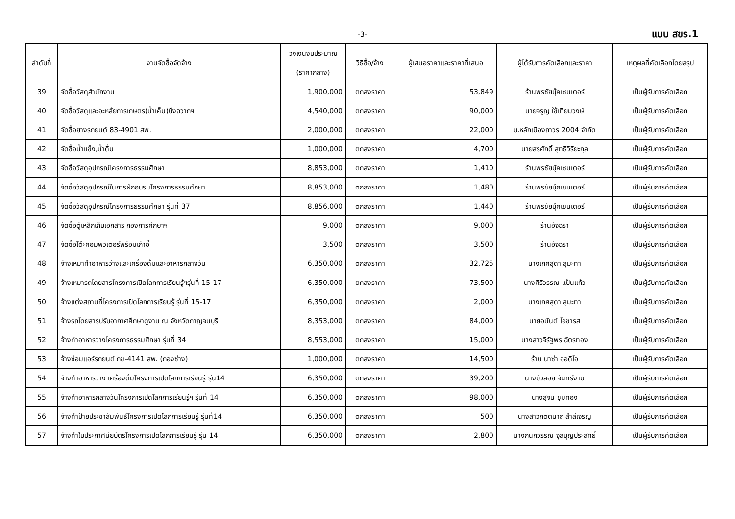-3- แบบ สขร.1
| ลำดับที่ | งานจัดซื้อจัดจ้าง | วงเงินงบประมาณ | วิธีซื้อ/จ้าง | ผู้เสนอราคาและราคาที่เสนอ | ผู้ได้รับการคัดเลือกและราคา | เหตุผลที่คัดเลือกโดยสรุป |
| --- | --- | --- | --- | --- | --- | --- |
| | | (ราคากลาง) | | | | |
| 39 | จัดซื้อวัสดุสำนักงาน | 1,900,000 | ตกลงราคา | 53,849 | ร้านพรชัยบุ๊คเซนเตอร์ | เป็นผู้รับการคัดเลือก |
| 40 | จัดซื้อวัสดุและอะหลั่ยการเกษตร(น้ำเค็ม)บึงฉวากฯ | 4,540,000 | ตกลงราคา | 90,000 | นายจรูญ ใช้เทียมวงษ์ | เป็นผู้รับการคัดเลือก |
| 41 | จัดซื้อยางรถยนต์ 83-4901 สพ. | 2,000,000 | ตกลงราคา | 22,000 | บ.หลักเมืองถาวร 2004 จำกัด | เป็นผู้รับการคัดเลือก |
| 42 | จัดซื้อน้ำแข็ง,น้ำดื่ม | 1,000,000 | ตกลงราคา | 4,700 | นายสรศักดิ์ สุทธิวิริยะกุล | เป็นผู้รับการคัดเลือก |
| 43 | จัดซื้อวัสดุอุปกรณ์โครงการธรรมศึกษา | 8,853,000 | ตกลงราคา | 1,410 | ร้านพรชัยบุ๊คเซนเตอร์ | เป็นผู้รับการคัดเลือก |
| 44 | จัดซื้อวัสดุอุปกรณ์ในการฝึกอบรมโครงการธรรมศึกษา | 8,853,000 | ตกลงราคา | 1,480 | ร้านพรชัยบุ๊คเซนเตอร์ | เป็นผู้รับการคัดเลือก |
| 45 | จัดซื้อวัสดุอุปกรณ์โครงการธรรมศึกษา รุ่นที่ 37 | 8,856,000 | ตกลงราคา | 1,440 | ร้านพรชัยบุ๊คเซนเตอร์ | เป็นผู้รับการคัดเลือก |
| 46 | จัดซื้อตู้เหล็กเก็บเอกสาร กองการศึกษาฯ | 9,000 | ตกลงราคา | 9,000 | ร้านอัจฉรา | เป็นผู้รับการคัดเลือก |
| 47 | จัดซื้อโต๊ะคอมพิวเตอร์พร้อมเก้าอี้ | 3,500 | ตกลงราคา | 3,500 | ร้านอัจฉรา | เป็นผู้รับการคัดเลือก |
| 48 | จ้างเหมาทำอาหารว่างและเครื่องดื่มและอาหารกลางวัน | 6,350,000 | ตกลงราคา | 32,725 | นางเกศสุดา ลุมะทา | เป็นผู้รับการคัดเลือก |
| 49 | จ้างเหมารถโดยสารโครงการเปิดโลกการเรียนรู้ฯรุ่นที่ 15-17 | 6,350,000 | ตกลงราคา | 73,500 | นางศิริวรรณ แป้นแก้ว | เป็นผู้รับการคัดเลือก |
| 50 | จ้างแต่งสถานที่โครงการเปิดโลกการเรียนรู้ รุ่นที่ 15-17 | 6,350,000 | ตกลงราคา | 2,000 | นางเกศสุดา ลุมะทา | เป็นผู้รับการคัดเลือก |
| 51 | จ้างรถโดยสารปรับอากาศศึกษาดูงาน ณ จังหวัดกาญจนบุรี | 8,353,000 | ตกลงราคา | 84,000 | นายอนันต์ โอชารส | เป็นผู้รับการคัดเลือก |
| 52 | จ้างทำอาหารว่างโครงการธรรมศึกษา รุ่นที่ 34 | 8,553,000 | ตกลงราคา | 15,000 | นางสาวจิรัฐพร ฉัตรทอง | เป็นผู้รับการคัดเลือก |
| 53 | จ้างซ่อมแอร์รถยนต์ กข-4141 สพ. (กองช่าง) | 1,000,000 | ตกลงราคา | 14,500 | ร้าน นาซ่า ออดิโอ | เป็นผู้รับการคัดเลือก |
| 54 | จ้างทำอาหารว่าง เครื่องดื่มโครงการเปิดโลกการเรียนรู้ รุ่น14 | 6,350,000 | ตกลงราคา | 39,200 | นางบัวลอย จันทร์งาม | เป็นผู้รับการคัดเลือก |
| 55 | จ้างทำอาหารกลางวันโครงการเปิดโลกการเรียนรู้ฯ รุ่นที่ 14 | 6,350,000 | ตกลงราคา | 98,000 | นางสุจิน ชุมทอง | เป็นผู้รับการคัดเลือก |
| 56 | จ้างทำป้ายประชาสัมพันธ์โครงการเปิดโลกการเรียนรู้ รุ่นที่14 | 6,350,000 | ตกลงราคา | 500 | นางสาวกิตตินาถ สำลีเจริญ | เป็นผู้รับการคัดเลือก |
| 57 | จ้างทำใบประกาศนียบัตรโครงการเปิดโลกการเรียนรู้ รุ่น 14 | 6,350,000 | ตกลงราคา | 2,800 | นางกนกวรรณ จุลบุญประสิทธิ์ | เป็นผู้รับการคัดเลือก |